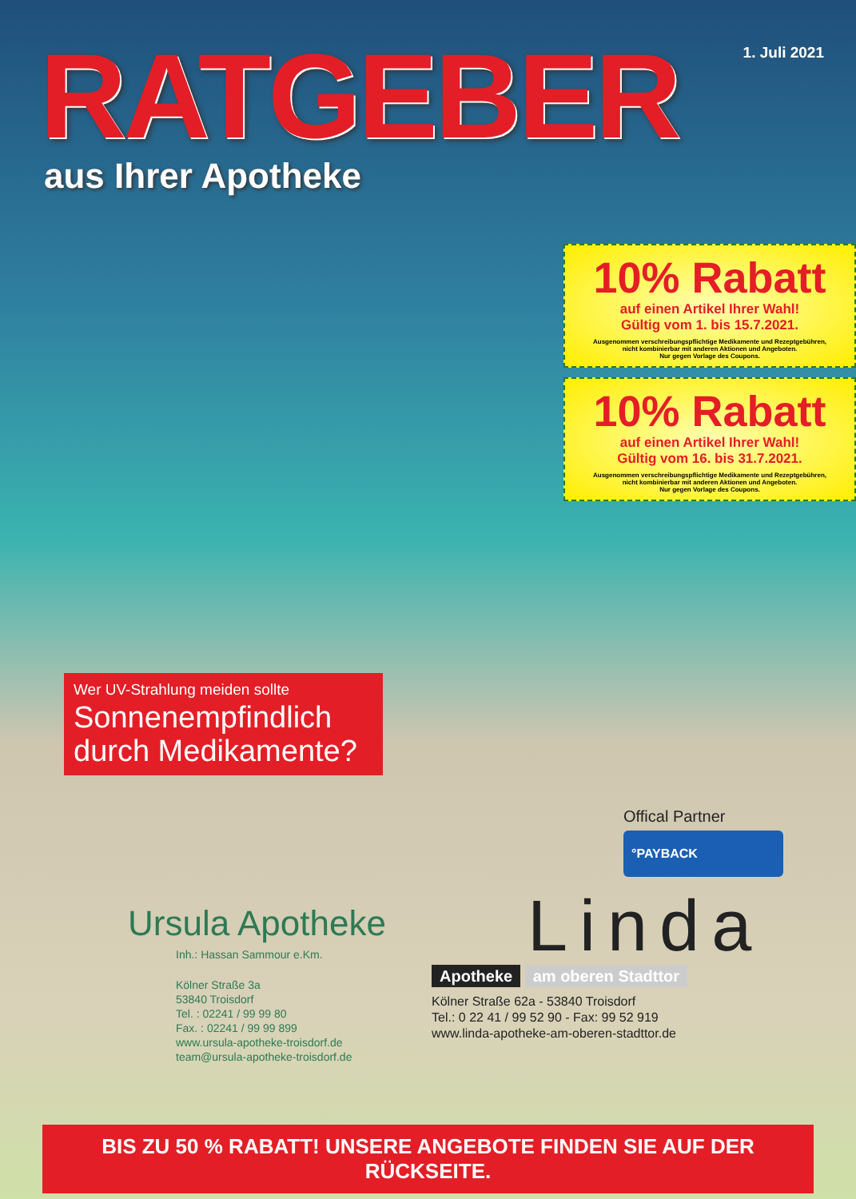RATGEBER
1. Juli 2021
aus Ihrer Apotheke
10% Rabatt
auf einen Artikel Ihrer Wahl!
Gültig vom 1. bis 15.7.2021.
Ausgenommen verschreibungspflichtige Medikamente und Rezeptgebühren,
nicht kombinierbar mit anderen Aktionen und Angeboten.
Nur gegen Vorlage des Coupons.
10% Rabatt
auf einen Artikel Ihrer Wahl!
Gültig vom 16. bis 31.7.2021.
Ausgenommen verschreibungspflichtige Medikamente und Rezeptgebühren,
nicht kombinierbar mit anderen Aktionen und Angeboten.
Nur gegen Vorlage des Coupons.
Wer UV-Strahlung meiden sollte
Sonnenempfindlich durch Medikamente?
Ursula Apotheke
Inh.: Hassan Sammour e.Km.
Kölner Straße 3a
53840 Troisdorf
Tel. : 02241 / 99 99 80
Fax. : 02241 / 99 99 899
www.ursula-apotheke-troisdorf.de
team@ursula-apotheke-troisdorf.de
Offical Partner
°PAYBACK
Linda
Apotheke am oberen Stadttor
Kölner Straße 62a - 53840 Troisdorf
Tel.: 0 22 41 / 99 52 90 - Fax: 99 52 919
www.linda-apotheke-am-oberen-stadttor.de
BIS ZU 50 % RABATT! UNSERE ANGEBOTE FINDEN SIE AUF DER RÜCKSEITE.